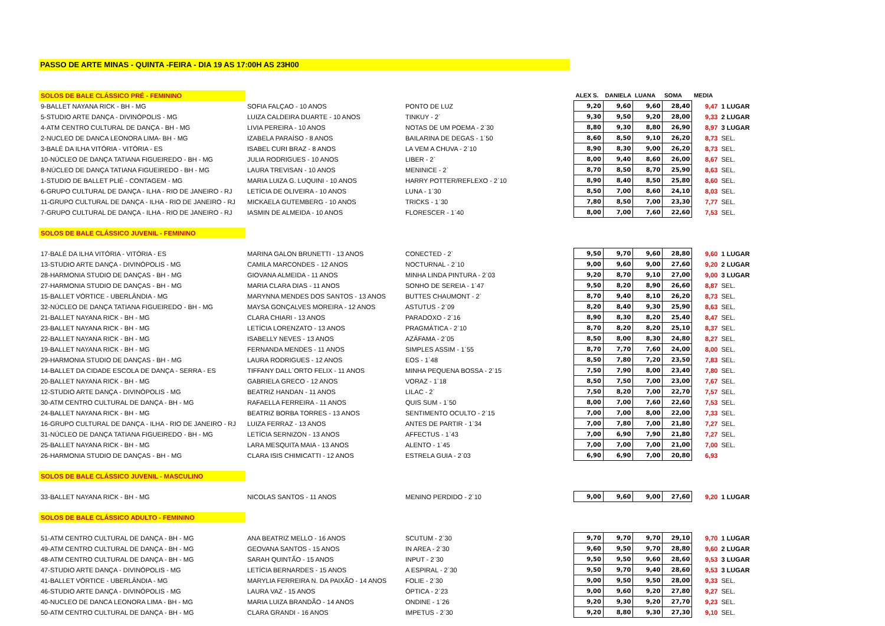PASSO DE ARTE MINAS - QUINTA -FEIRA - DIA 19 AS 17:00H AS 23H00
| SOLOS DE BALE CLÁSSICO PRÉ - FEMININO | | | ALEX S. | DANIELA | LUANA | SOMA | MEDIA | |
| 9-BALLET NAYANA RICK - BH - MG | SOFIA FALÇAO - 10 ANOS | PONTO DE LUZ | 9,20 | 9,60 | 9,60 | 28,40 | 9,47 | 1 LUGAR |
| 5-STUDIO ARTE DANÇA - DIVINÓPOLIS - MG | LUIZA CALDEIRA DUARTE - 10 ANOS | TINKUY - 2` | 9,30 | 9,50 | 9,20 | 28,00 | 9,33 | 2 LUGAR |
| 4-ATM CENTRO CULTURAL DE DANÇA - BH - MG | LIVIA PEREIRA - 10 ANOS | NOTAS DE UM POEMA - 2`30 | 8,80 | 9,30 | 8,80 | 26,90 | 8,97 | 3 LUGAR |
| 2-NUCLEO DE DANCA LEONORA LIMA- BH - MG | IZABELA PARAÍSO - 8 ANOS | BAILARINA DE DEGAS - 1`50 | 8,60 | 8,50 | 9,10 | 26,20 | 8,73 | SEL. |
| 3-BALÉ DA ILHA VITÓRIA - VITÓRIA - ES | ISABEL CURI BRAZ - 8 ANOS | LA VEM A CHUVA - 2`10 | 8,90 | 8,30 | 9,00 | 26,20 | 8,73 | SEL. |
| 10-NÚCLEO DE DANÇA TATIANA FIGUEIREDO - BH - MG | JULIA RODRIGUES - 10 ANOS | LIBER - 2` | 8,00 | 9,40 | 8,60 | 26,00 | 8,67 | SEL. |
| 8-NÚCLEO DE DANÇA TATIANA FIGUEIREDO - BH - MG | LAURA TREVISAN - 10 ANOS | MENINICE - 2` | 8,70 | 8,50 | 8,70 | 25,90 | 8,63 | SEL. |
| 1-STUDIO DE BALLET PLIÉ - CONTAGEM - MG | MARIA LUIZA G. LUQUINI - 10 ANOS | HARRY POTTER/REFLEXO - 2`10 | 8,90 | 8,40 | 8,50 | 25,80 | 8,60 | SEL. |
| 6-GRUPO CULTURAL DE DANÇA - ILHA - RIO DE JANEIRO - RJ | LETÍCIA DE OLIVEIRA - 10 ANOS | LUNA - 1`30 | 8,50 | 7,00 | 8,60 | 24,10 | 8,03 | SEL. |
| 11-GRUPO CULTURAL DE DANÇA - ILHA - RIO DE JANEIRO - RJ | MICKAELA GUTEMBERG - 10 ANOS | TRICKS - 1`30 | 7,80 | 8,50 | 7,00 | 23,30 | 7,77 | SEL. |
| 7-GRUPO CULTURAL DE DANÇA - ILHA - RIO DE JANEIRO - RJ | IASMIN DE ALMEIDA - 10 ANOS | FLORESCER - 1`40 | 8,00 | 7,00 | 7,60 | 22,60 | 7,53 | SEL. |
| SOLOS DE BALE CLÁSSICO JUVENIL - FEMININO | | | | | | | | |
| 17-BALÉ DA ILHA VITÓRIA - VITÓRIA - ES | MARINA GALON BRUNETTI - 13 ANOS | CONECTED - 2` | 9,50 | 9,70 | 9,60 | 28,80 | 9,60 | 1 LUGAR |
| 13-STUDIO ARTE DANÇA - DIVINÓPOLIS - MG | CAMILA MARCONDES - 12 ANOS | NOCTURNAL - 2`10 | 9,00 | 9,60 | 9,00 | 27,60 | 9,20 | 2 LUGAR |
| 28-HARMONIA STUDIO DE DANÇAS - BH - MG | GIOVANA ALMEIDA - 11 ANOS | MINHA LINDA PINTURA - 2`03 | 9,20 | 8,70 | 9,10 | 27,00 | 9,00 | 3 LUGAR |
| 27-HARMONIA STUDIO DE DANÇAS - BH - MG | MARIA CLARA DIAS - 11 ANOS | SONHO DE SEREIA - 1`47 | 9,50 | 8,20 | 8,90 | 26,60 | 8,87 | SEL. |
| 15-BALLET VÓRTICE - UBERLÂNDIA - MG | MARYNNA MENDES DOS SANTOS - 13 ANOS | BUTTES CHAUMONT - 2` | 8,70 | 9,40 | 8,10 | 26,20 | 8,73 | SEL. |
| 32-NÚCLEO DE DANÇA TATIANA FIGUEIREDO - BH - MG | MAYSA GONÇALVES MOREIRA - 12 ANOS | ASTUTUS - 2`09 | 8,20 | 8,40 | 9,30 | 25,90 | 8,63 | SEL. |
| 21-BALLET NAYANA RICK - BH - MG | CLARA CHIARI - 13 ANOS | PARADOXO - 2`16 | 8,90 | 8,30 | 8,20 | 25,40 | 8,47 | SEL. |
| 23-BALLET NAYANA RICK - BH - MG | LETÍCIA LORENZATO - 13 ANOS | PRAGMÁTICA - 2`10 | 8,70 | 8,20 | 8,20 | 25,10 | 8,37 | SEL. |
| 22-BALLET NAYANA RICK - BH - MG | ISABELLY NEVES - 13 ANOS | AZÁFAMA - 2`05 | 8,50 | 8,00 | 8,30 | 24,80 | 8,27 | SEL. |
| 19-BALLET NAYANA RICK - BH - MG | FERNANDA MENDES - 11 ANOS | SIMPLES ASSIM - 1`55 | 8,70 | 7,70 | 7,60 | 24,00 | 8,00 | SEL. |
| 29-HARMONIA STUDIO DE DANÇAS - BH - MG | LAURA RODRIGUES - 12 ANOS | EOS - 1`48 | 8,50 | 7,80 | 7,20 | 23,50 | 7,83 | SEL. |
| 14-BALLET DA CIDADE ESCOLA DE DANÇA - SERRA - ES | TIFFANY DALL`ORTO FELIX - 11 ANOS | MINHA PEQUENA BOSSA - 2`15 | 7,50 | 7,90 | 8,00 | 23,40 | 7,80 | SEL. |
| 20-BALLET NAYANA RICK - BH - MG | GABRIELA GRECO - 12 ANOS | VORAZ - 1`18 | 8,50 | 7,50 | 7,00 | 23,00 | 7,67 | SEL. |
| 12-STUDIO ARTE DANÇA - DIVINÓPOLIS - MG | BEATRIZ HANDAN - 11 ANOS | LILAC - 2` | 7,50 | 8,20 | 7,00 | 22,70 | 7,57 | SEL. |
| 30-ATM CENTRO CULTURAL DE DANÇA - BH - MG | RAFAELLA FERREIRA - 11 ANOS | QUIS SUM - 1`50 | 8,00 | 7,00 | 7,60 | 22,60 | 7,53 | SEL. |
| 24-BALLET NAYANA RICK - BH - MG | BEATRIZ BORBA TORRES - 13 ANOS | SENTIMENTO OCULTO - 2`15 | 7,00 | 7,00 | 8,00 | 22,00 | 7,33 | SEL. |
| 16-GRUPO CULTURAL DE DANÇA - ILHA - RIO DE JANEIRO - RJ | LUIZA FERRAZ - 13 ANOS | ANTES DE PARTIR - 1`34 | 7,00 | 7,80 | 7,00 | 21,80 | 7,27 | SEL. |
| 31-NÚCLEO DE DANÇA TATIANA FIGUEIREDO - BH - MG | LETÍCIA SERNIZON - 13 ANOS | AFFECTUS - 1`43 | 7,00 | 6,90 | 7,90 | 21,80 | 7,27 | SEL. |
| 25-BALLET NAYANA RICK - BH - MG | LARA MESQUITA MAIA - 13 ANOS | ALENTO - 1`45 | 7,00 | 7,00 | 7,00 | 21,00 | 7,00 | SEL. |
| 26-HARMONIA STUDIO DE DANÇAS - BH - MG | CLARA ISIS CHIMICATTI - 12 ANOS | ESTRELA GUIA - 2`03 | 6,90 | 6,90 | 7,00 | 20,80 | 6,93 | |
| SOLOS DE BALE CLÁSSICO JUVENIL - MASCULINO | | | | | | | | |
| 33-BALLET NAYANA RICK - BH - MG | NICOLAS SANTOS - 11 ANOS | MENINO PERDIDO - 2`10 | 9,00 | 9,60 | 9,00 | 27,60 | 9,20 | 1 LUGAR |
| SOLOS DE BALE CLÁSSICO ADULTO - FEMININO | | | | | | | | |
| 51-ATM CENTRO CULTURAL DE DANÇA - BH - MG | ANA BEATRIZ MELLO - 16 ANOS | SCUTUM - 2`30 | 9,70 | 9,70 | 9,70 | 29,10 | 9,70 | 1 LUGAR |
| 49-ATM CENTRO CULTURAL DE DANÇA - BH - MG | GEOVANA SANTOS - 15 ANOS | IN AREA - 2`30 | 9,60 | 9,50 | 9,70 | 28,80 | 9,60 | 2 LUGAR |
| 48-ATM CENTRO CULTURAL DE DANÇA - BH - MG | SARAH QUINTÃO - 15 ANOS | INPUT - 2`30 | 9,50 | 9,50 | 9,60 | 28,60 | 9,53 | 3 LUGAR |
| 47-STUDIO ARTE DANÇA - DIVINÓPOLIS - MG | LETÍCIA BERNARDES - 15 ANOS | A ESPIRAL - 2`30 | 9,50 | 9,70 | 9,40 | 28,60 | 9,53 | 3 LUGAR |
| 41-BALLET VÓRTICE - UBERLÂNDIA - MG | MARYLIA FERREIRA N. DA PAIXÃO - 14 ANOS | FOLIE - 2`30 | 9,00 | 9,50 | 9,50 | 28,00 | 9,33 | SEL. |
| 46-STUDIO ARTE DANÇA - DIVINÓPOLIS - MG | LAURA VAZ - 15 ANOS | ÓPTICA - 2`23 | 9,00 | 9,60 | 9,20 | 27,80 | 9,27 | SEL. |
| 40-NUCLEO DE DANCA LEONORA LIMA - BH - MG | MARIA LUIZA BRANDÃO - 14 ANOS | ONDINE - 1`26 | 9,20 | 9,30 | 9,20 | 27,70 | 9,23 | SEL. |
| 50-ATM CENTRO CULTURAL DE DANÇA - BH - MG | CLARA GRANDI - 16 ANOS | IMPETUS - 2`30 | 9,20 | 8,80 | 9,30 | 27,30 | 9,10 | SEL. |